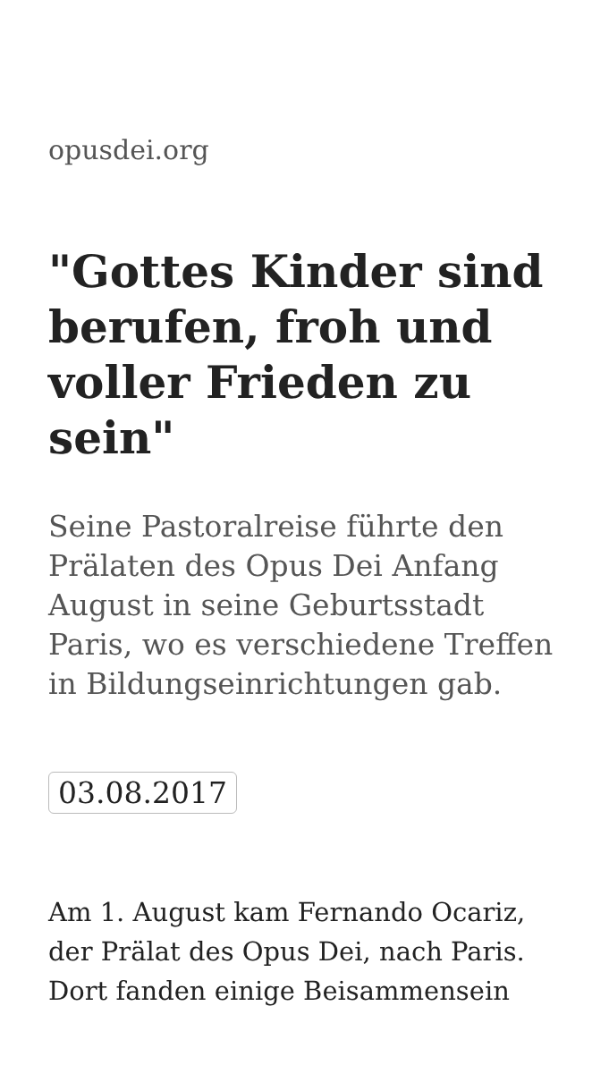opusdei.org
"Gottes Kinder sind berufen, froh und voller Frieden zu sein"
Seine Pastoralreise führte den Prälaten des Opus Dei Anfang August in seine Geburtsstadt Paris, wo es verschiedene Treffen in Bildungseinrichtungen gab.
03.08.2017
Am 1. August kam Fernando Ocariz, der Prälat des Opus Dei, nach Paris. Dort fanden einige Beisammensein